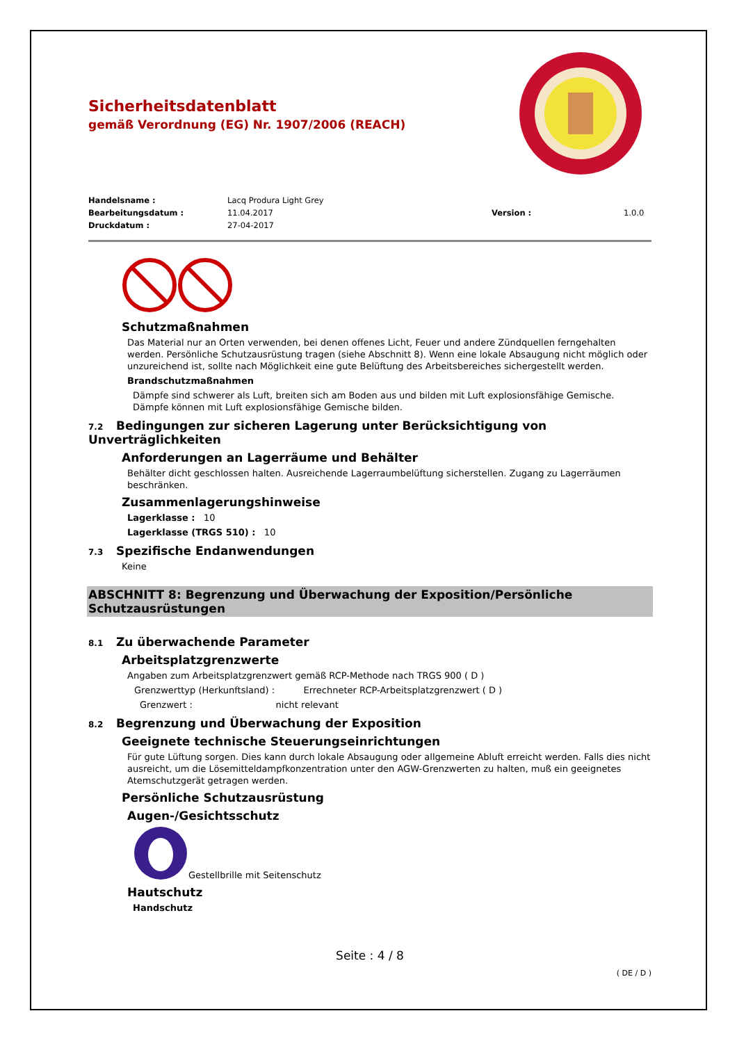Sicherheitsdatenblatt
gemäß Verordnung (EG) Nr. 1907/2006 (REACH)
Handelsname :
Lacq Produra Light Grey
Bearbeitungsdatum :
11.04.2017
Version :
1.0.0
Druckdatum :
27-04-2017
Schutzmaßnahmen
Das Material nur an Orten verwenden, bei denen offenes Licht, Feuer und andere Zündquellen ferngehalten werden. Persönliche Schutzausrüstung tragen (siehe Abschnitt 8). Wenn eine lokale Absaugung nicht möglich oder unzureichend ist, sollte nach Möglichkeit eine gute Belüftung des Arbeitsbereiches sichergestellt werden.
Brandschutzmaßnahmen
Dämpfe sind schwerer als Luft, breiten sich am Boden aus und bilden mit Luft explosionsfähige Gemische. Dämpfe können mit Luft explosionsfähige Gemische bilden.
7.2 Bedingungen zur sicheren Lagerung unter Berücksichtigung von Unverträglichkeiten
Anforderungen an Lagerräume und Behälter
Behälter dicht geschlossen halten. Ausreichende Lagerraumbelüftung sicherstellen. Zugang zu Lagerräumen beschränken.
Zusammenlagerungshinweise
Lagerklasse : 10
Lagerklasse (TRGS 510) : 10
7.3 Spezifische Endanwendungen
Keine
ABSCHNITT 8: Begrenzung und Überwachung der Exposition/Persönliche Schutzausrüstungen
8.1 Zu überwachende Parameter
Arbeitsplatzgrenzwerte
Angaben zum Arbeitsplatzgrenzwert gemäß RCP-Methode nach TRGS 900 ( D )
Grenzwerttyp (Herkunftsland) : Errechneter RCP-Arbeitsplatzgrenzwert ( D )
Grenzwert : nicht relevant
8.2 Begrenzung und Überwachung der Exposition
Geeignete technische Steuerungseinrichtungen
Für gute Lüftung sorgen. Dies kann durch lokale Absaugung oder allgemeine Abluft erreicht werden. Falls dies nicht ausreicht, um die Lösemitteldampfkonzentration unter den AGW-Grenzwerten zu halten, muß ein geeignetes Atemschutzgerät getragen werden.
Persönliche Schutzausrüstung
Augen-/Gesichtsschutz
Gestellbrille mit Seitenschutz
Hautschutz
Handschutz
Seite : 4 / 8
( DE / D )